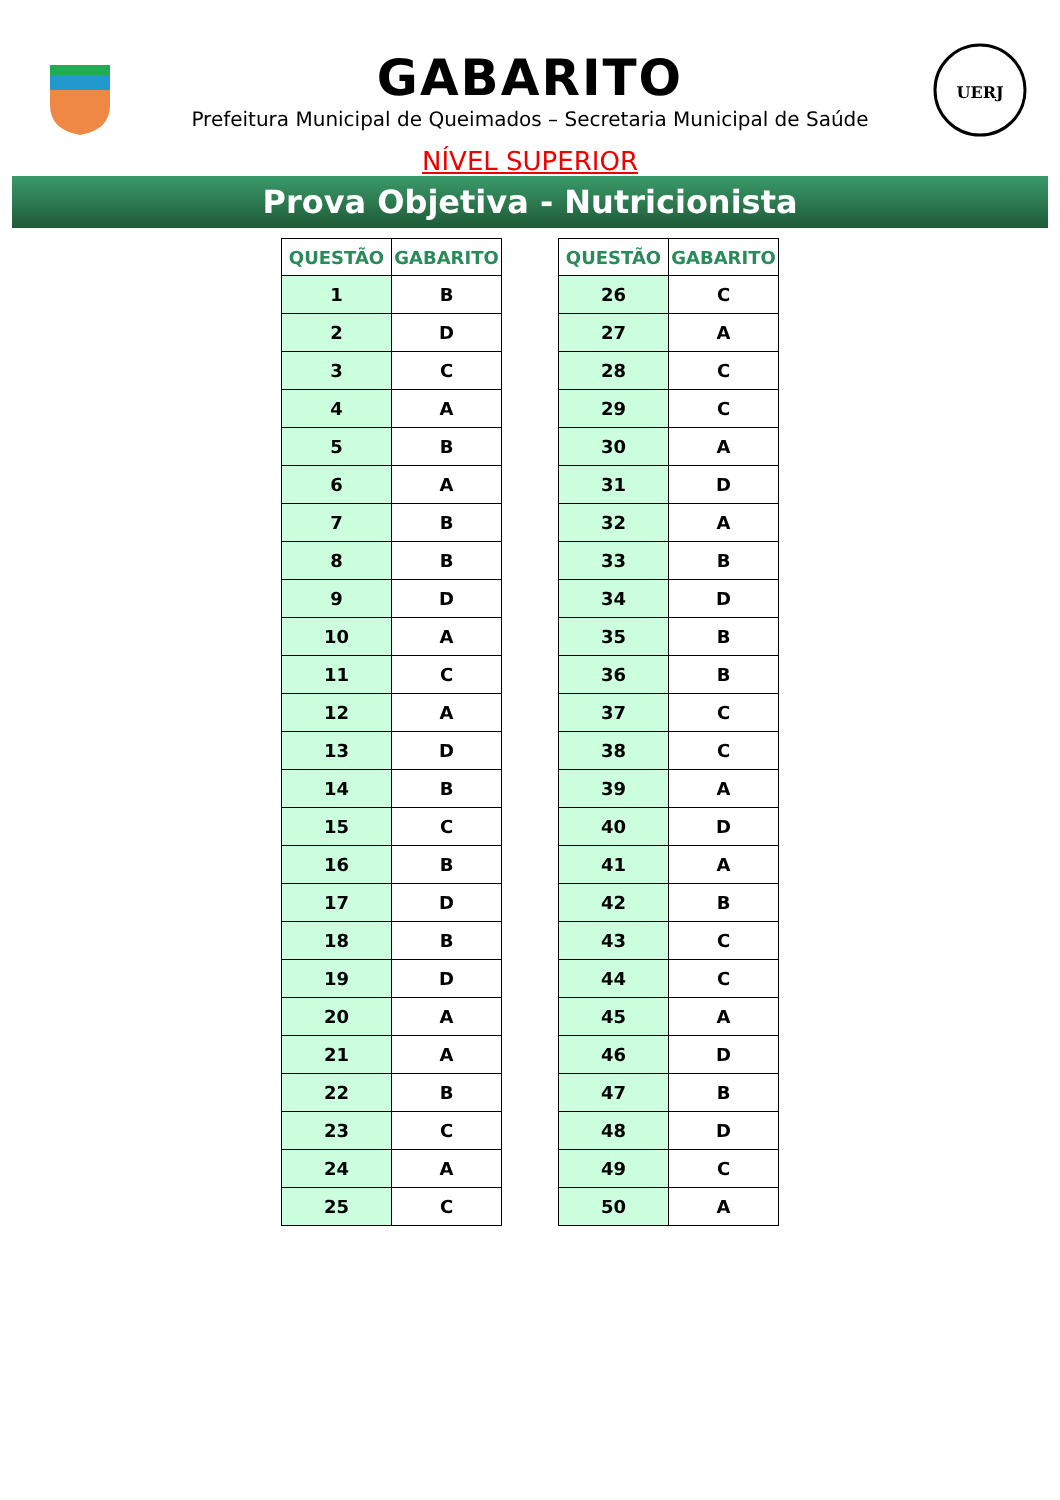GABARITO
Prefeitura Municipal de Queimados – Secretaria Municipal de Saúde
UERJ
NÍVEL SUPERIOR
Prova Objetiva - Nutricionista
| QUESTÃO | GABARITO |
| --- | --- |
| 1 | B |
| 2 | D |
| 3 | C |
| 4 | A |
| 5 | B |
| 6 | A |
| 7 | B |
| 8 | B |
| 9 | D |
| 10 | A |
| 11 | C |
| 12 | A |
| 13 | D |
| 14 | B |
| 15 | C |
| 16 | B |
| 17 | D |
| 18 | B |
| 19 | D |
| 20 | A |
| 21 | A |
| 22 | B |
| 23 | C |
| 24 | A |
| 25 | C |
| QUESTÃO | GABARITO |
| --- | --- |
| 26 | C |
| 27 | A |
| 28 | C |
| 29 | C |
| 30 | A |
| 31 | D |
| 32 | A |
| 33 | B |
| 34 | D |
| 35 | B |
| 36 | B |
| 37 | C |
| 38 | C |
| 39 | A |
| 40 | D |
| 41 | A |
| 42 | B |
| 43 | C |
| 44 | C |
| 45 | A |
| 46 | D |
| 47 | B |
| 48 | D |
| 49 | C |
| 50 | A |